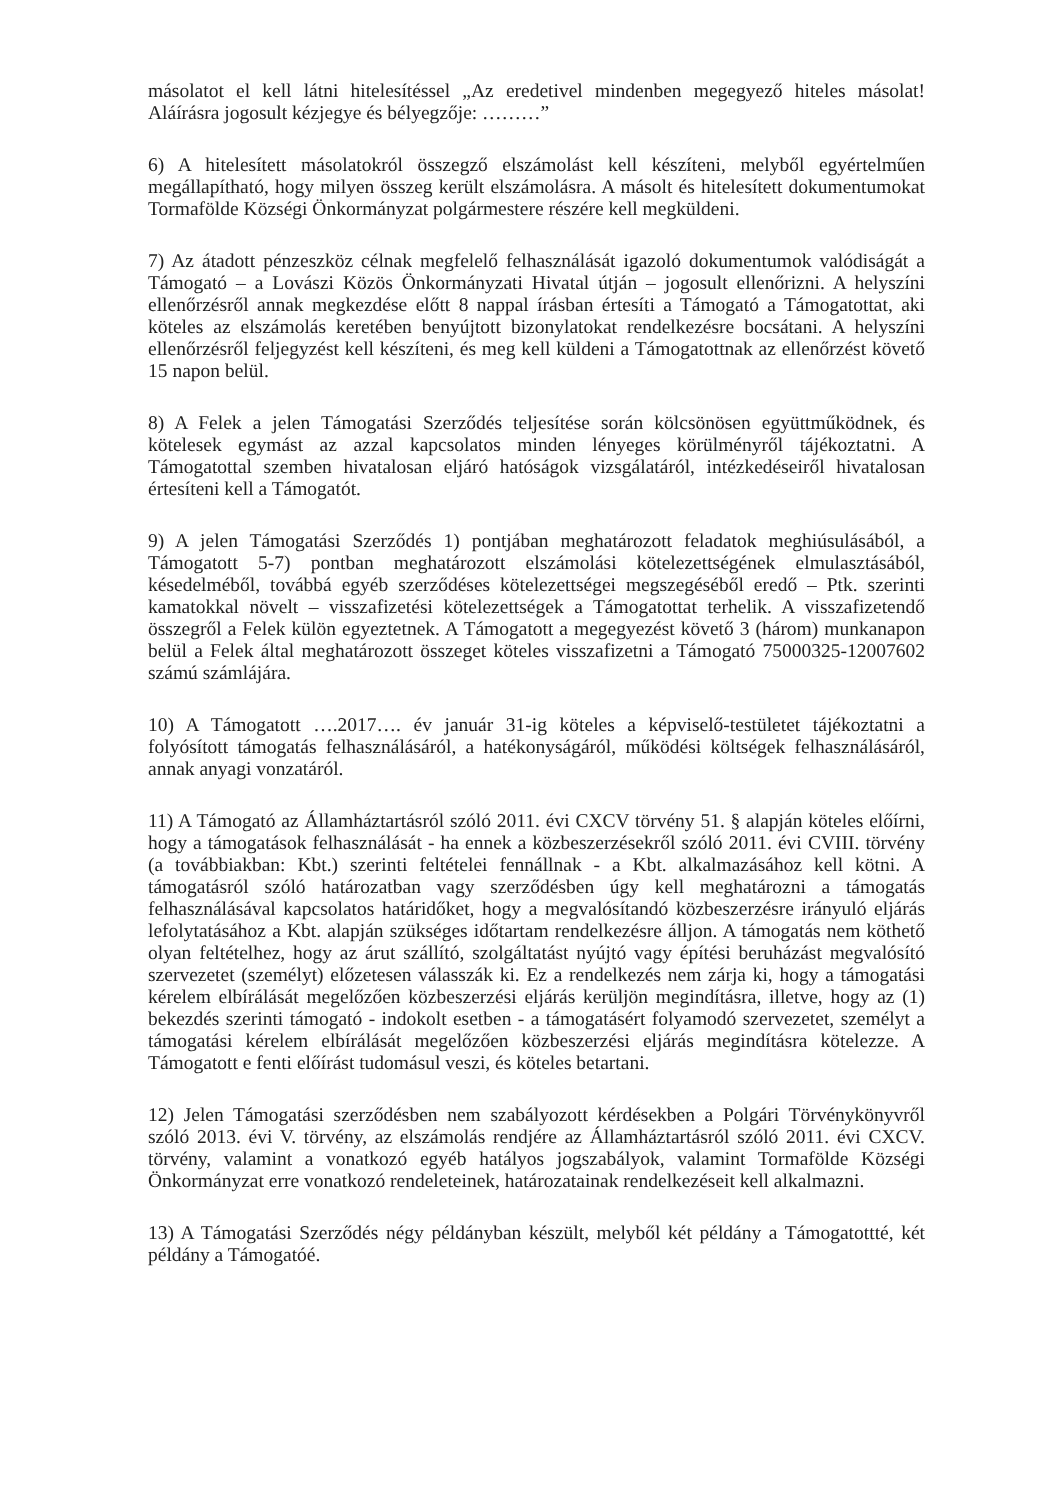másolatot el kell látni hitelesítéssel „Az eredetivel mindenben megegyező hiteles másolat! Aláírásra jogosult kézjegye és bélyegzője: ………”
6) A hitelesített másolatokról összegző elszámolást kell készíteni, melyből egyértelműen megállapítható, hogy milyen összeg került elszámolásra. A másolt és hitelesített dokumentumokat Tormafölde Községi Önkormányzat polgármestere részére kell megküldeni.
7) Az átadott pénzeszköz célnak megfelelő felhasználását igazoló dokumentumok valódiságát a Támogató – a Lovászi Közös Önkormányzati Hivatal útján – jogosult ellenőrizni. A helyszíni ellenőrzésről annak megkezdése előtt 8 nappal írásban értesíti a Támogató a Támogatottat, aki köteles az elszámolás keretében benyújtott bizonylatokat rendelkezésre bocsátani. A helyszíni ellenőrzésről feljegyzést kell készíteni, és meg kell küldeni a Támogatottnak az ellenőrzést követő 15 napon belül.
8) A Felek a jelen Támogatási Szerződés teljesítése során kölcsönösen együttműködnek, és kötelesek egymást az azzal kapcsolatos minden lényeges körülményről tájékoztatni. A Támogatottal szemben hivatalosan eljáró hatóságok vizsgálatáról, intézkedéseiről hivatalosan értesíteni kell a Támogatót.
9) A jelen Támogatási Szerződés 1) pontjában meghatározott feladatok meghiúsulásából, a Támogatott 5-7) pontban meghatározott elszámolási kötelezettségének elmulasztásából, késedelméből, továbbá egyéb szerződéses kötelezettségei megszegéséből eredő – Ptk. szerinti kamatokkal növelt – visszafizetési kötelezettségek a Támogatottat terhelik. A visszafizetendő összegről a Felek külön egyeztetnek. A Támogatott a megegyezést követő 3 (három) munkanapon belül a Felek által meghatározott összeget köteles visszafizetni a Támogató 75000325-12007602 számú számlájára.
10) A Támogatott ….2017…. év január 31-ig köteles a képviselő-testületet tájékoztatni a folyósított támogatás felhasználásáról, a hatékonyságáról, működési költségek felhasználásáról, annak anyagi vonzatáról.
11) A Támogató az Államháztartásról szóló 2011. évi CXCV törvény 51. § alapján köteles előírni, hogy a támogatások felhasználását - ha ennek a közbeszerzésekről szóló 2011. évi CVIII. törvény (a továbbiakban: Kbt.) szerinti feltételei fennállnak - a Kbt. alkalmazásához kell kötni. A támogatásról szóló határozatban vagy szerződésben úgy kell meghatározni a támogatás felhasználásával kapcsolatos határidőket, hogy a megvalósítandó közbeszerzésre irányuló eljárás lefolytatásához a Kbt. alapján szükséges időtartam rendelkezésre álljon. A támogatás nem köthető olyan feltételhez, hogy az árut szállító, szolgáltatást nyújtó vagy építési beruházást megvalósító szervezetet (személyt) előzetesen válasszák ki. Ez a rendelkezés nem zárja ki, hogy a támogatási kérelem elbírálását megelőzően közbeszerzési eljárás kerüljön megindításra, illetve, hogy az (1) bekezdés szerinti támogató - indokolt esetben - a támogatásért folyamodó szervezetet, személyt a támogatási kérelem elbírálását megelőzően közbeszerzési eljárás megindításra kötelezze. A Támogatott e fenti előírást tudomásul veszi, és köteles betartani.
12) Jelen Támogatási szerződésben nem szabályozott kérdésekben a Polgári Törvénykönyvről szóló 2013. évi V. törvény, az elszámolás rendjére az Államháztartásról szóló 2011. évi CXCV. törvény, valamint a vonatkozó egyéb hatályos jogszabályok, valamint Tormafölde Községi Önkormányzat erre vonatkozó rendeleteinek, határozatainak rendelkezéseit kell alkalmazni.
13) A Támogatási Szerződés négy példányban készült, melyből két példány a Támogatottté, két példány a Támogatóé.